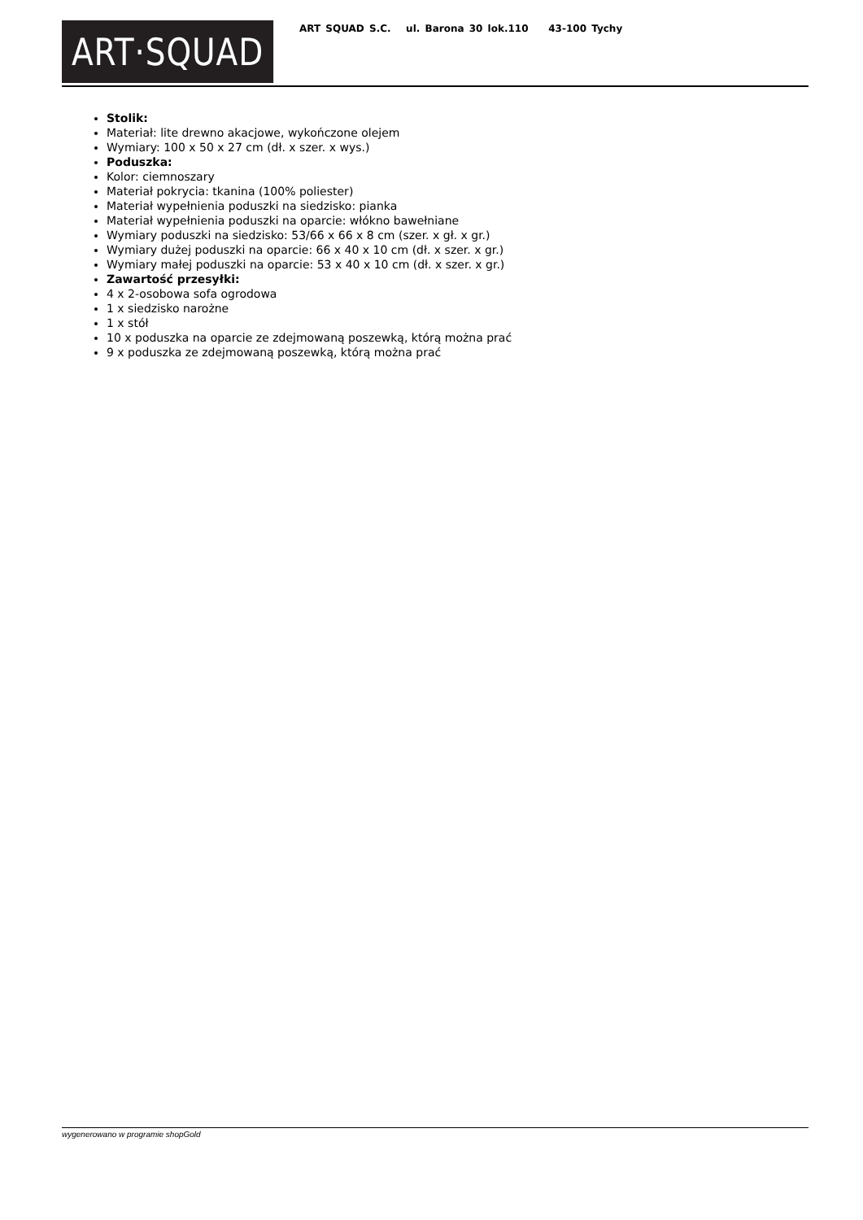ART·SQUAD
ART SQUAD S.C. ul. Barona 30 lok.110 43-100 Tychy
Stolik:
Materiał: lite drewno akacjowe, wykończone olejem
Wymiary: 100 x 50 x 27 cm (dł. x szer. x wys.)
Poduszka:
Kolor: ciemnoszary
Materiał pokrycia: tkanina (100% poliester)
Materiał wypełnienia poduszki na siedzisko: pianka
Materiał wypełnienia poduszki na oparcie: włókno bawełniane
Wymiary poduszki na siedzisko: 53/66 x 66 x 8 cm (szer. x gł. x gr.)
Wymiary dużej poduszki na oparcie: 66 x 40 x 10 cm (dł. x szer. x gr.)
Wymiary małej poduszki na oparcie: 53 x 40 x 10 cm (dł. x szer. x gr.)
Zawartość przesyłki:
4 x 2-osobowa sofa ogrodowa
1 x siedzisko narożne
1 x stół
10 x poduszka na oparcie ze zdejmowaną poszewką, którą można prać
9 x poduszka ze zdejmowaną poszewką, którą można prać
wygenerowano w programie shopGold